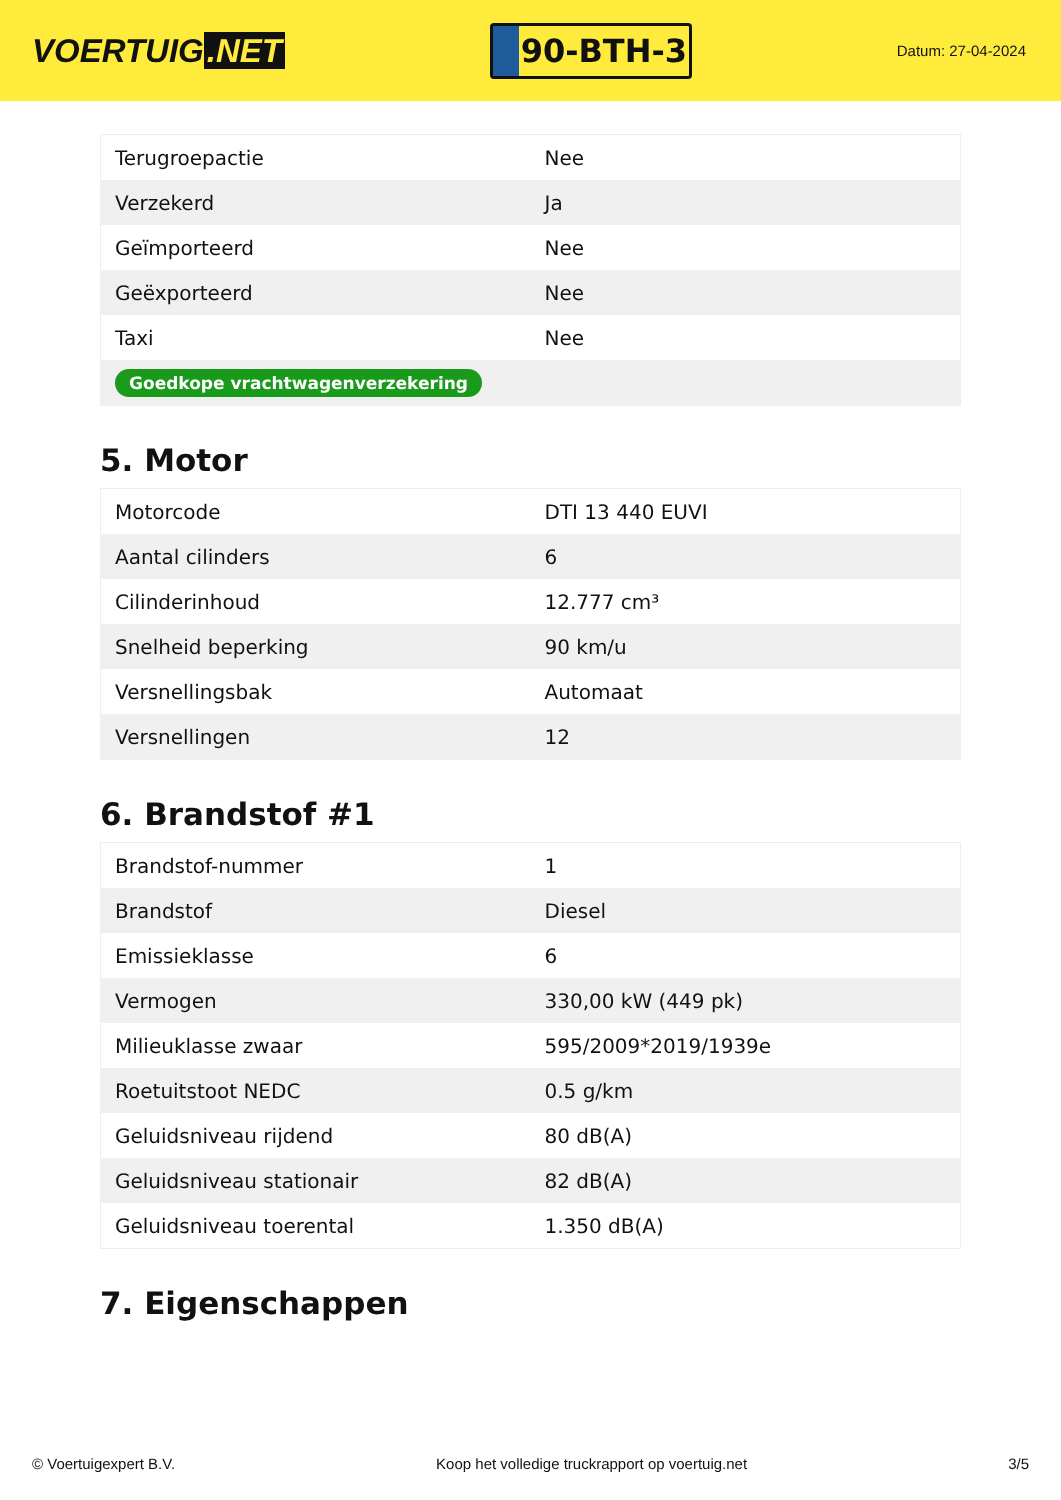VOERTUIG.NET
90-BTH-3
Datum: 27-04-2024
| Terugroepactie | Nee |
| Verzekerd | Ja |
| Geïmporteerd | Nee |
| Geëxporteerd | Nee |
| Taxi | Nee |
| Goedkope vrachtwagenverzekering | |
5. Motor
| Motorcode | DTI 13 440 EUVI |
| Aantal cilinders | 6 |
| Cilinderinhoud | 12.777 cm³ |
| Snelheid beperking | 90 km/u |
| Versnellingsbak | Automaat |
| Versnellingen | 12 |
6. Brandstof #1
| Brandstof-nummer | 1 |
| Brandstof | Diesel |
| Emissieklasse | 6 |
| Vermogen | 330,00 kW (449 pk) |
| Milieuklasse zwaar | 595/2009*2019/1939e |
| Roetuitstoot NEDC | 0.5 g/km |
| Geluidsniveau rijdend | 80 dB(A) |
| Geluidsniveau stationair | 82 dB(A) |
| Geluidsniveau toerental | 1.350 dB(A) |
7. Eigenschappen
© Voertuigexpert B.V. Koop het volledige truckrapport op voertuig.net 3/5